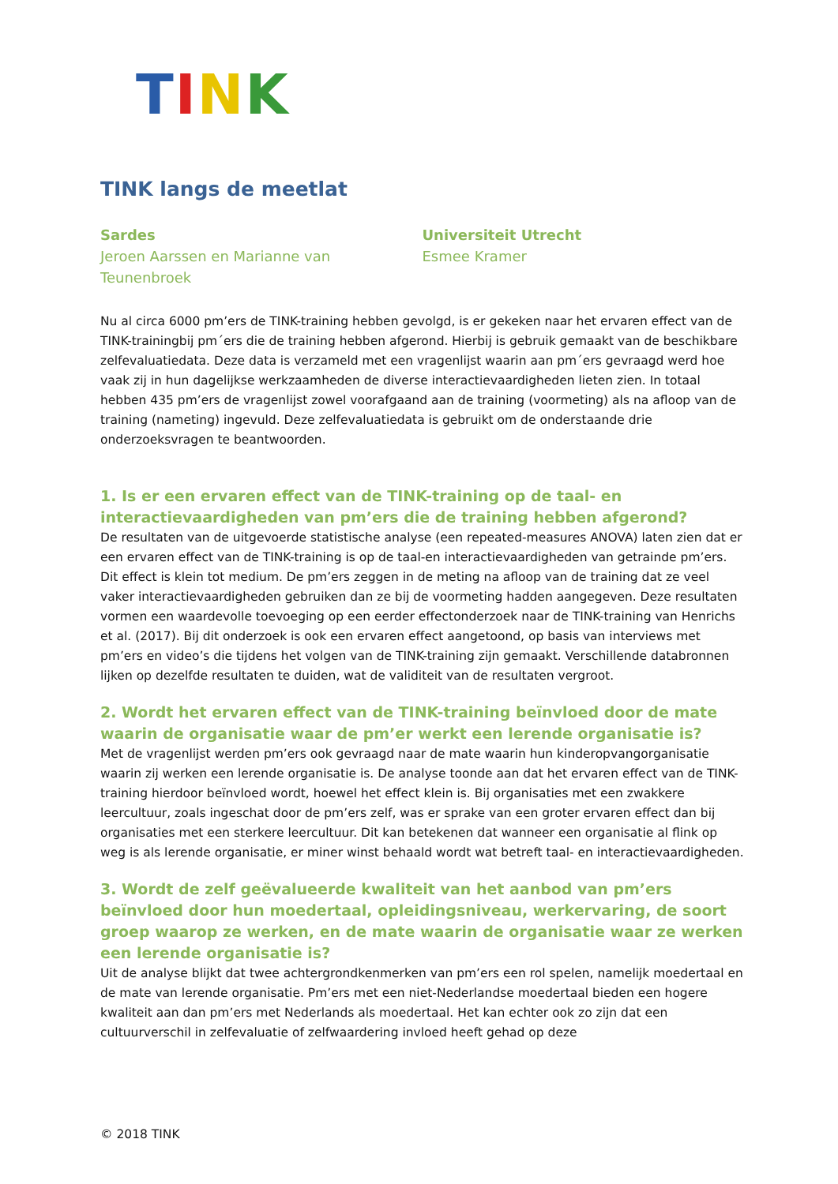TINK
TINK langs de meetlat
Sardes
Jeroen Aarssen en Marianne van Teunenbroek
Universiteit Utrecht
Esmee Kramer
Nu al circa 6000 pm’ers de TINK-training hebben gevolgd, is er gekeken naar het ervaren effect van de TINK-trainingbij pm´ers die de training hebben afgerond. Hierbij is gebruik gemaakt van de beschikbare zelfevaluatiedata. Deze data is verzameld met een vragenlijst waarin aan pm´ers gevraagd werd hoe vaak zij in hun dagelijkse werkzaamheden de diverse interactievaardigheden lieten zien. In totaal hebben 435 pm’ers de vragenlijst zowel voorafgaand aan de training (voormeting) als na afloop van de training (nameting) ingevuld. Deze zelfevaluatiedata is gebruikt om de onderstaande drie onderzoeksvragen te beantwoorden.
1. Is er een ervaren effect van de TINK-training op de taal- en interactievaardigheden van pm’ers die de training hebben afgerond?
De resultaten van de uitgevoerde statistische analyse (een repeated-measures ANOVA) laten zien dat er een ervaren effect van de TINK-training is op de taal-en interactievaardigheden van getrainde pm’ers.
Dit effect is klein tot medium. De pm’ers zeggen in de meting na afloop van de training dat ze veel vaker interactievaardigheden gebruiken dan ze bij de voormeting hadden aangegeven. Deze resultaten vormen een waardevolle toevoeging op een eerder effectonderzoek naar de TINK-training van Henrichs et al. (2017). Bij dit onderzoek is ook een ervaren effect aangetoond, op basis van interviews met pm’ers en video’s die tijdens het volgen van de TINK-training zijn gemaakt. Verschillende databronnen lijken op dezelfde resultaten te duiden, wat de validiteit van de resultaten vergroot.
2. Wordt het ervaren effect van de TINK-training beïnvloed door de mate waarin de organisatie waar de pm’er werkt een lerende organisatie is?
Met de vragenlijst werden pm’ers ook gevraagd naar de mate waarin hun kinderopvangorganisatie waarin zij werken een lerende organisatie is. De analyse toonde aan dat het ervaren effect van de TINK-training hierdoor beïnvloed wordt, hoewel het effect klein is. Bij organisaties met een zwakkere leercultuur, zoals ingeschat door de pm’ers zelf, was er sprake van een groter ervaren effect dan bij organisaties met een sterkere leercultuur. Dit kan betekenen dat wanneer een organisatie al flink op weg is als lerende organisatie, er miner winst behaald wordt wat betreft taal- en interactievaardigheden.
3. Wordt de zelf geëvalueerde kwaliteit van het aanbod van pm’ers beïnvloed door hun moedertaal, opleidingsniveau, werkervaring, de soort groep waarop ze werken, en de mate waarin de organisatie waar ze werken een lerende organisatie is?
Uit de analyse blijkt dat twee achtergrondkenmerken van pm’ers een rol spelen, namelijk moedertaal en de mate van lerende organisatie. Pm’ers met een niet-Nederlandse moedertaal bieden een hogere kwaliteit aan dan pm’ers met Nederlands als moedertaal. Het kan echter ook zo zijn dat een cultuurverschil in zelfevaluatie of zelfwaardering invloed heeft gehad op deze
© 2018 TINK